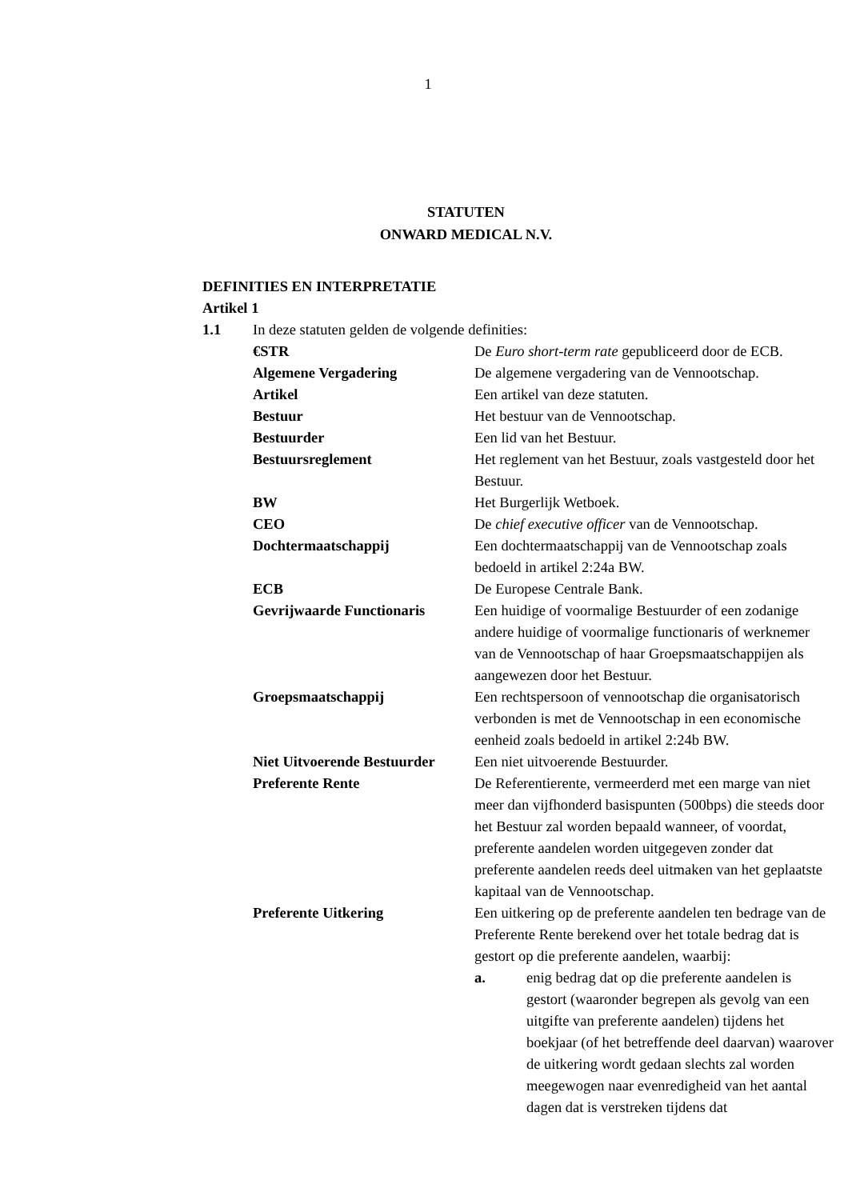1
STATUTEN
ONWARD MEDICAL N.V.
DEFINITIES EN INTERPRETATIE
Artikel 1
1.1 In deze statuten gelden de volgende definities:
€STR De Euro short-term rate gepubliceerd door de ECB.
Algemene Vergadering De algemene vergadering van de Vennootschap.
Artikel Een artikel van deze statuten.
Bestuur Het bestuur van de Vennootschap.
Bestuurder Een lid van het Bestuur.
Bestuursreglement Het reglement van het Bestuur, zoals vastgesteld door het Bestuur.
BW Het Burgerlijk Wetboek.
CEO De chief executive officer van de Vennootschap.
Dochtermaatschappij Een dochtermaatschappij van de Vennootschap zoals bedoeld in artikel 2:24a BW.
ECB De Europese Centrale Bank.
Gevrijwaarde Functionaris
Een huidige of voormalige Bestuurder of een zodanige andere huidige of voormalige functionaris of werknemer van de Vennootschap of haar Groepsmaatschappijen als aangewezen door het Bestuur.
Groepsmaatschappij Een rechtspersoon of vennootschap die organisatorisch verbonden is met de Vennootschap in een economische eenheid zoals bedoeld in artikel 2:24b BW.
Niet Uitvoerende Bestuurder
Een niet uitvoerende Bestuurder.
Preferente Rente De Referentierente, vermeerderd met een marge van niet meer dan vijfhonderd basispunten (500bps) die steeds door het Bestuur zal worden bepaald wanneer, of voordat, preferente aandelen worden uitgegeven zonder dat preferente aandelen reeds deel uitmaken van het geplaatste kapitaal van de Vennootschap.
Preferente Uitkering Een uitkering op de preferente aandelen ten bedrage van de Preferente Rente berekend over het totale bedrag dat is gestort op die preferente aandelen, waarbij:
a. enig bedrag dat op die preferente aandelen is gestort (waaronder begrepen als gevolg van een uitgifte van preferente aandelen) tijdens het boekjaar (of het betreffende deel daarvan) waarover de uitkering wordt gedaan slechts zal worden meegewogen naar evenredigheid van het aantal dagen dat is verstreken tijdens dat